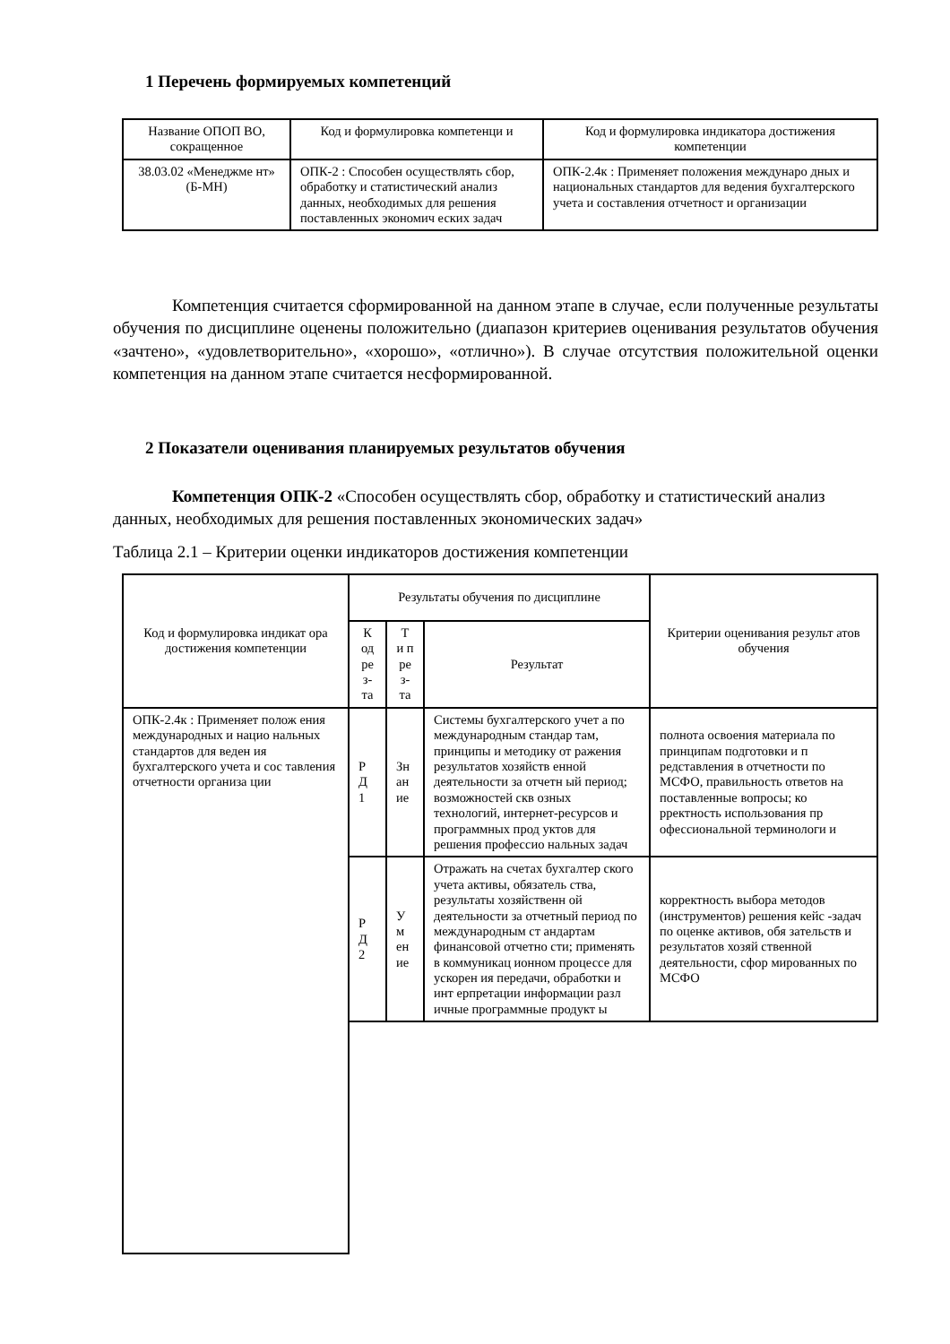1 Перечень формируемых компетенций
| Название ОПОП ВО, сокращенное | Код и формулировка компетенци и | Код и формулировка индикатора достижения компетенции |
| --- | --- | --- |
| 38.03.02 «Менеджме нт» (Б-МН) | ОПК-2 : Способен осуществлять сбор, обработку и статистический анализ данных, необходимых для решения поставленных экономич еских задач | ОПК-2.4к : Применяет положения междунаро дных и национальных стандартов для ведения бухгалтерского учета и составления отчетност и организации |
Компетенция считается сформированной на данном этапе в случае, если полученные результаты обучения по дисциплине оценены положительно (диапазон критериев оценивания результатов обучения «зачтено», «удовлетворительно», «хорошо», «отлично»). В случае отсутствия положительной оценки компетенция на данном этапе считается несформированной.
2 Показатели оценивания планируемых результатов обучения
Компетенция ОПК-2 «Способен осуществлять сбор, обработку и статистический анализ данных, необходимых для решения поставленных экономических задач»
Таблица 2.1 – Критерии оценки индикаторов достижения компетенции
| Код и формулировка индикат ора достижения компетенции | Результаты обучения по дисциплине | | | Критерии оценивания результ атов обучения |
| --- | --- | --- | --- | --- |
| | К од ре з- та | Т и п ре з- та | Результат | |
| ОПК-2.4к : Применяет полож ения международных и нацио нальных стандартов для веден ия бухгалтерского учета и сос тавления отчетности организа ции | Р Д 1 | Зн ан ие | Системы бухгалтерского учет а по международным стандар там, принципы и методику от ражения результатов хозяйств енной деятельности за отчетн ый период; возможностей скв озных технологий, интернет-ресурсов и программных прод уктов для решения профессио нальных задач | полнота освоения материала по принципам подготовки и п редставления в отчетности по МСФО, правильность ответов на поставленные вопросы; ко рректность использования пр офессиональной терминологи и |
| | Р Д 2 | У м ен ие | Отражать на счетах бухгалтер ского учета активы, обязатель ства, результаты хозяйственн ой деятельности за отчетный период по международным ст андартам финансовой отчетно сти; применять в коммуникац ионном процессе для ускорен ия передачи, обработки и инт ерпретации информации разл ичные программные продукт ы | корректность выбора методов (инструментов) решения кейс -задач по оценке активов, обя зательств и результатов хозяй ственной деятельности, сфор мированных по МСФО |